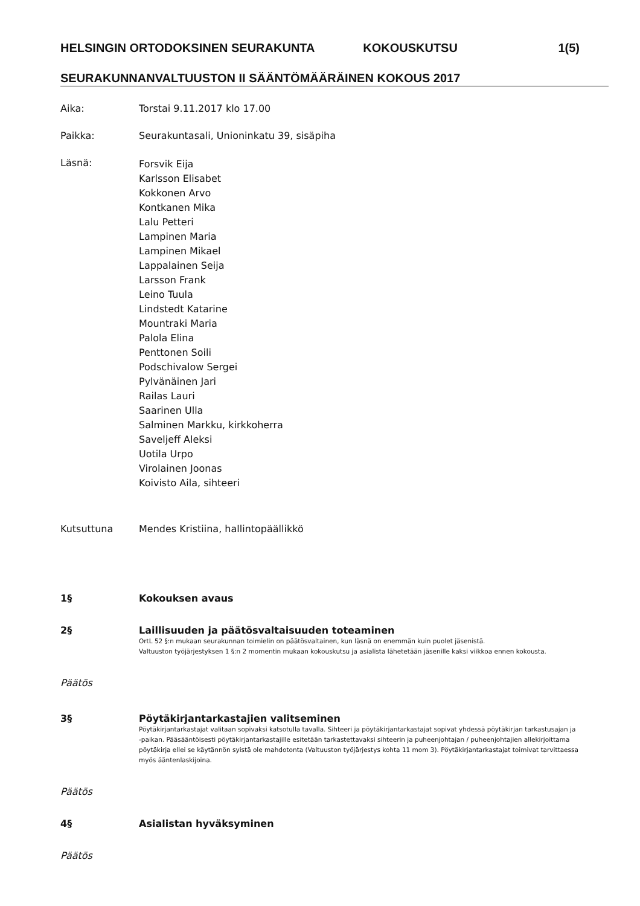HELSINGIN ORTODOKSINEN SEURAKUNTA KOKOUSKUTSU 1(5)
SEURAKUNNANVALTUUSTON II SÄÄNTÖMÄÄRÄINEN KOKOUS 2017
Aika: Torstai 9.11.2017 klo 17.00
Paikka: Seurakuntasali, Unioninkatu 39, sisäpiha
Läsnä:
Forsvik Eija
Karlsson Elisabet
Kokkonen Arvo
Kontkanen Mika
Lalu Petteri
Lampinen Maria
Lampinen Mikael
Lappalainen Seija
Larsson Frank
Leino Tuula
Lindstedt Katarine
Mountraki Maria
Palola Elina
Penttonen Soili
Podschivalow Sergei
Pylvänäinen Jari
Railas Lauri
Saarinen Ulla
Salminen Markku, kirkkoherra
Saveljeff Aleksi
Uotila Urpo
Virolainen Joonas
Koivisto Aila, sihteeri
Kutsuttuna Mendes Kristiina, hallintopäällikkö
1§ Kokouksen avaus
2§ Laillisuuden ja päätösvaltaisuuden toteaminen
OrtL 52 §:n mukaan seurakunnan toimielin on päätösvaltainen, kun läsnä on enemmän kuin puolet jäsenistä.
Valtuuston työjärjestyksen 1 §:n 2 momentin mukaan kokouskutsu ja asialista lähetetään jäsenille kaksi viikkoa ennen kokousta.
Päätös
3§ Pöytäkirjantarkastajien valitseminen
Pöytäkirjantarkastajat valitaan sopivaksi katsotulla tavalla. Sihteeri ja pöytäkirjantarkastajat sopivat yhdessä pöytäkirjan tarkastusajan ja -paikan. Pääsääntöisesti pöytäkirjantarkastajille esitetään tarkastettavaksi sihteerin ja puheenjohtajan / puheenjohtajien allekirjoittama pöytäkirja ellei se käytännön syistä ole mahdotonta (Valtuuston työjärjestys kohta 11 mom 3). Pöytäkirjantarkastajat toimivat tarvittaessa myös ääntenlaskijoina.
Päätös
4§ Asialistan hyväksyminen
Päätös